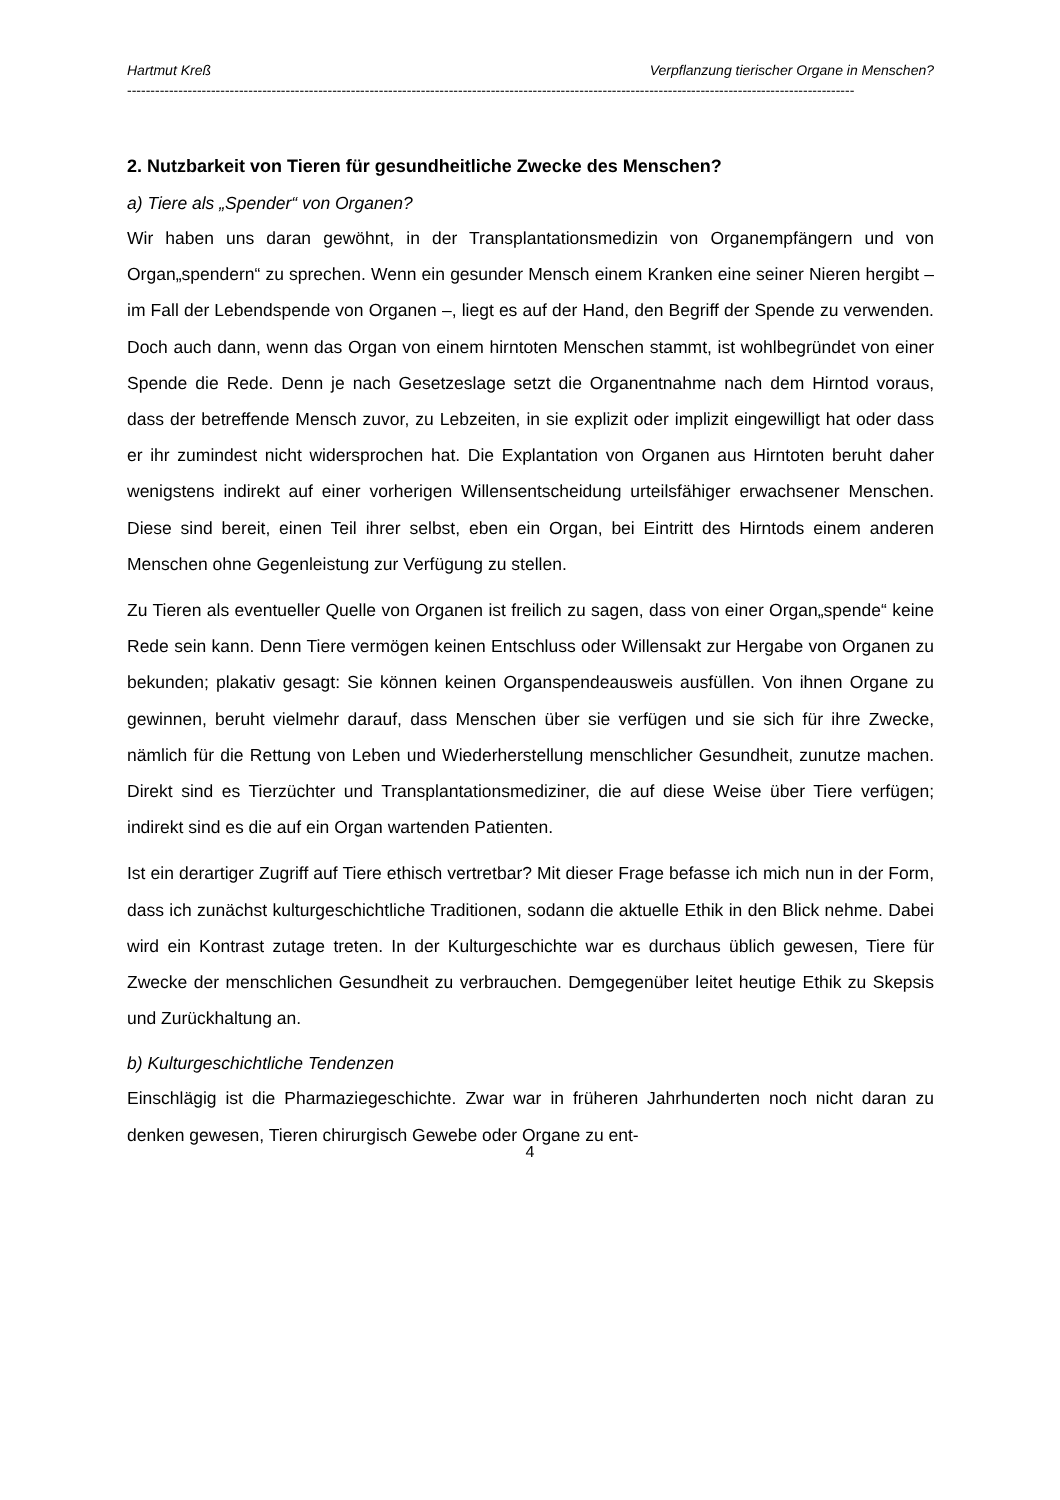Hartmut Kreß Verpflanzung tierischer Organe in Menschen?
------------------------------------------------------------------------------------------------------------------------------------------------------------
2. Nutzbarkeit von Tieren für gesundheitliche Zwecke des Menschen?
a) Tiere als „Spender“ von Organen?
Wir haben uns daran gewöhnt, in der Transplantationsmedizin von Organempfängern und von Organ„spendern“ zu sprechen. Wenn ein gesunder Mensch einem Kranken eine seiner Nieren hergibt – im Fall der Lebendspende von Organen –, liegt es auf der Hand, den Begriff der Spende zu verwenden. Doch auch dann, wenn das Organ von einem hirntoten Menschen stammt, ist wohlbegründet von einer Spende die Rede. Denn je nach Gesetzeslage setzt die Organentnahme nach dem Hirntod voraus, dass der betreffende Mensch zuvor, zu Lebzeiten, in sie explizit oder implizit eingewilligt hat oder dass er ihr zumindest nicht widersprochen hat. Die Explantation von Organen aus Hirntoten beruht daher wenigstens indirekt auf einer vorherigen Willensentscheidung urteilsfähiger erwachsener Menschen. Diese sind bereit, einen Teil ihrer selbst, eben ein Organ, bei Eintritt des Hirntods einem anderen Menschen ohne Gegenleistung zur Verfügung zu stellen.
Zu Tieren als eventueller Quelle von Organen ist freilich zu sagen, dass von einer Organ„spende“ keine Rede sein kann. Denn Tiere vermögen keinen Entschluss oder Willensakt zur Hergabe von Organen zu bekunden; plakativ gesagt: Sie können keinen Organspendeausweis ausfüllen. Von ihnen Organe zu gewinnen, beruht vielmehr darauf, dass Menschen über sie verfügen und sie sich für ihre Zwecke, nämlich für die Rettung von Leben und Wiederherstellung menschlicher Gesundheit, zunutze machen. Direkt sind es Tierzüchter und Transplantationsmediziner, die auf diese Weise über Tiere verfügen; indirekt sind es die auf ein Organ wartenden Patienten.
Ist ein derartiger Zugriff auf Tiere ethisch vertretbar? Mit dieser Frage befasse ich mich nun in der Form, dass ich zunächst kulturgeschichtliche Traditionen, sodann die aktuelle Ethik in den Blick nehme. Dabei wird ein Kontrast zutage treten. In der Kulturgeschichte war es durchaus üblich gewesen, Tiere für Zwecke der menschlichen Gesundheit zu verbrauchen. Demgegenüber leitet heutige Ethik zu Skepsis und Zurückhaltung an.
b) Kulturgeschichtliche Tendenzen
Einschlägig ist die Pharmaziegeschichte. Zwar war in früheren Jahrhunderten noch nicht daran zu denken gewesen, Tieren chirurgisch Gewebe oder Organe zu ent-
4